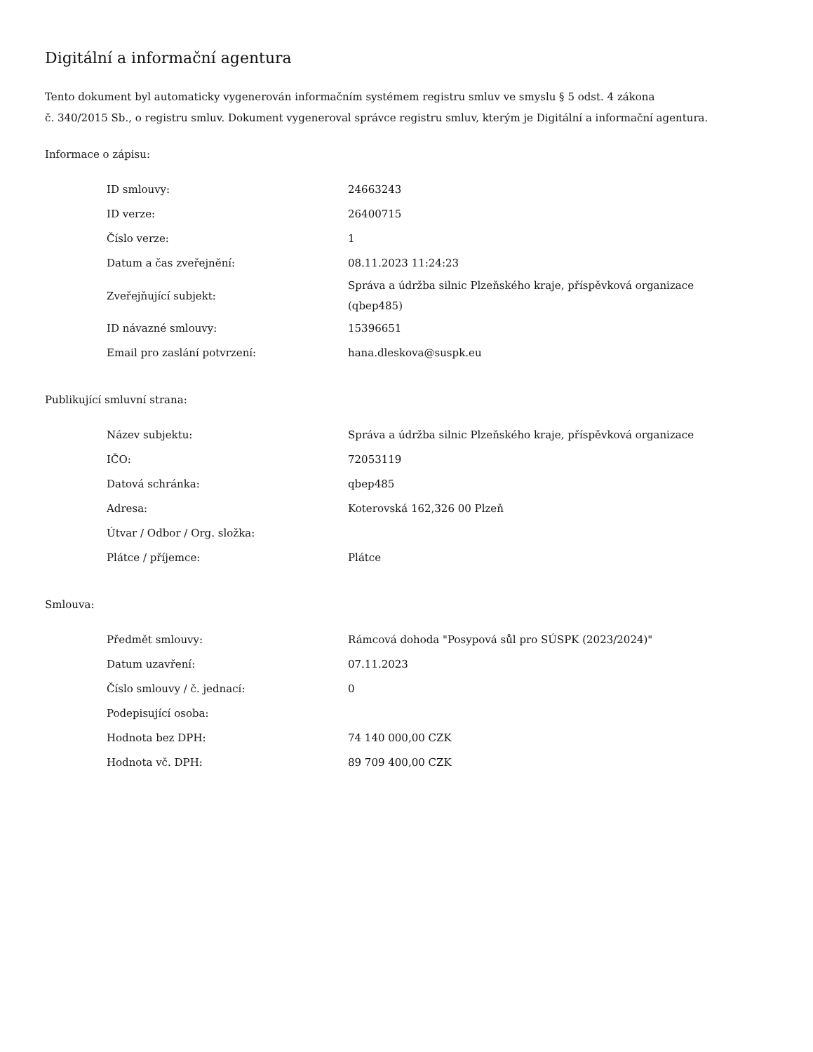Digitální a informační agentura
Tento dokument byl automaticky vygenerován informačním systémem registru smluv ve smyslu § 5 odst. 4 zákona
č. 340/2015 Sb., o registru smluv. Dokument vygeneroval správce registru smluv, kterým je Digitální a informační agentura.
Informace o zápisu:
| ID smlouvy: | 24663243 |
| ID verze: | 26400715 |
| Číslo verze: | 1 |
| Datum a čas zveřejnění: | 08.11.2023 11:24:23 |
| Zveřejňující subjekt: | Správa a údržba silnic Plzeňského kraje, příspěvková organizace (qbep485) |
| ID návazné smlouvy: | 15396651 |
| Email pro zaslání potvrzení: | hana.dleskova@suspk.eu |
Publikující smluvní strana:
| Název subjektu: | Správa a údržba silnic Plzeňského kraje, příspěvková organizace |
| IČO: | 72053119 |
| Datová schránka: | qbep485 |
| Adresa: | Koterovská 162,326 00 Plzeň |
| Útvar / Odbor / Org. složka: | |
| Plátce / příjemce: | Plátce |
Smlouva:
| Předmět smlouvy: | Rámcová dohoda "Posypová sůl pro SÚSPK (2023/2024)" |
| Datum uzavření: | 07.11.2023 |
| Číslo smlouvy / č. jednací: | 0 |
| Podepisující osoba: | |
| Hodnota bez DPH: | 74 140 000,00 CZK |
| Hodnota vč. DPH: | 89 709 400,00 CZK |